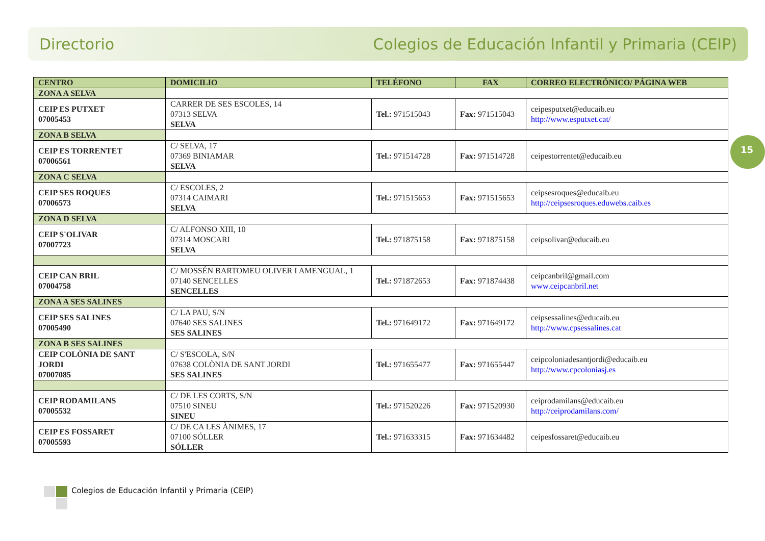Directorio Colegios de Educación Infantil y Primaria (CEIP)
15
| CENTRO | DOMICILIO | TELÉFONO | FAX | CORREO ELECTRÓNICO/ PÁGINA WEB |
| --- | --- | --- | --- | --- |
| ZONA A SELVA | | | | |
| CEIP ES PUTXET 07005453 | CARRER DE SES ESCOLES, 14 07313 SELVA SELVA | Tel.: 971515043 | Fax: 971515043 | ceipesputxet@educaib.eu http://www.esputxet.cat/ |
| ZONA B SELVA | | | | |
| CEIP ES TORRENTET 07006561 | C/ SELVA, 17 07369 BINIAMAR SELVA | Tel.: 971514728 | Fax: 971514728 | ceipestorrentet@educaib.eu |
| ZONA C SELVA | | | | |
| CEIP SES ROQUES 07006573 | C/ ESCOLES, 2 07314 CAIMARI SELVA | Tel.: 971515653 | Fax: 971515653 | ceipsesroques@educaib.eu http://ceipsesroques.eduwebs.caib.es |
| ZONA D SELVA | | | | |
| CEIP S'OLIVAR 07007723 | C/ ALFONSO XIII, 10 07314 MOSCARI SELVA | Tel.: 971875158 | Fax: 971875158 | ceipsolivar@educaib.eu |
| CEIP CAN BRIL 07004758 | C/ MOSSÉN BARTOMEU OLIVER I AMENGUAL, 1 07140 SENCELLES SENCELLES | Tel.: 971872653 | Fax: 971874438 | ceipcanbril@gmail.com www.ceipcanbril.net |
| ZONA A SES SALINES | | | | |
| CEIP SES SALINES 07005490 | C/ LA PAU, S/N 07640 SES SALINES SES SALINES | Tel.: 971649172 | Fax: 971649172 | ceipsessalines@educaib.eu http://www.cpsessalines.cat |
| ZONA B SES SALINES | | | | |
| CEIP COLÒNIA DE SANT JORDI 07007085 | C/ S'ESCOLA, S/N 07638 COLÒNIA DE SANT JORDI SES SALINES | Tel.: 971655477 | Fax: 971655447 | ceipcoloniadesantjordi@educaib.eu http://www.cpcoloniasj.es |
| CEIP RODAMILANS 07005532 | C/ DE LES CORTS, S/N 07510 SINEU SINEU | Tel.: 971520226 | Fax: 971520930 | ceiprodamilans@educaib.eu http://ceiprodamilans.com/ |
| CEIP ES FOSSARET 07005593 | C/ DE CA LES ÀNIMES, 17 07100 SÓLLER SÓLLER | Tel.: 971633315 | Fax: 971634482 | ceipesfossaret@educaib.eu |
Colegios de Educación Infantil y Primaria (CEIP)